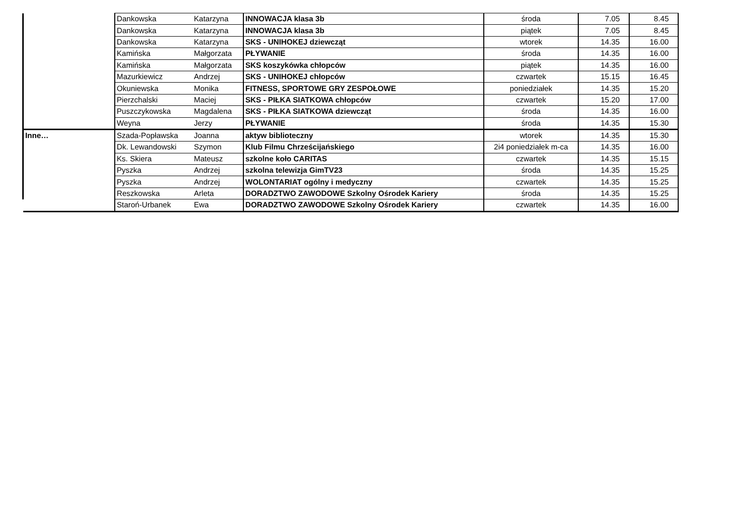| | Dankowska | Katarzyna | INNOWACJA klasa 3b | środa | 7.05 | 8.45 |
| | Dankowska | Katarzyna | INNOWACJA klasa 3b | piątek | 7.05 | 8.45 |
| | Dankowska | Katarzyna | SKS - UNIHOKEJ dziewcząt | wtorek | 14.35 | 16.00 |
| | Kamińska | Małgorzata | PŁYWANIE | środa | 14.35 | 16.00 |
| | Kamińska | Małgorzata | SKS koszykówka chłopców | piątek | 14.35 | 16.00 |
| | Mazurkiewicz | Andrzej | SKS - UNIHOKEJ chłopców | czwartek | 15.15 | 16.45 |
| | Okuniewska | Monika | FITNESS, SPORTOWE GRY ZESPOŁOWE | poniedziałek | 14.35 | 15.20 |
| | Pierzchalski | Maciej | SKS - PIŁKA SIATKOWA chłopców | czwartek | 15.20 | 17.00 |
| | Puszczykowska | Magdalena | SKS - PIŁKA SIATKOWA dziewcząt | środa | 14.35 | 16.00 |
| | Weyna | Jerzy | PŁYWANIE | środa | 14.35 | 15.30 |
| Inne… | Szada-Popławska | Joanna | aktyw biblioteczny | wtorek | 14.35 | 15.30 |
| | Dk. Lewandowski | Szymon | Klub Filmu Chrześcijańskiego | 2i4 poniedziałek m-ca | 14.35 | 16.00 |
| | Ks. Skiera | Mateusz | szkolne koło CARITAS | czwartek | 14.35 | 15.15 |
| | Pyszka | Andrzej | szkolna telewizja GimTV23 | środa | 14.35 | 15.25 |
| | Pyszka | Andrzej | WOLONTARIAT ogólny i medyczny | czwartek | 14.35 | 15.25 |
| | Reszkowska | Arleta | DORADZTWO ZAWODOWE Szkolny Ośrodek Kariery | środa | 14.35 | 15.25 |
| | Staroń-Urbanek | Ewa | DORADZTWO ZAWODOWE Szkolny Ośrodek Kariery | czwartek | 14.35 | 16.00 |